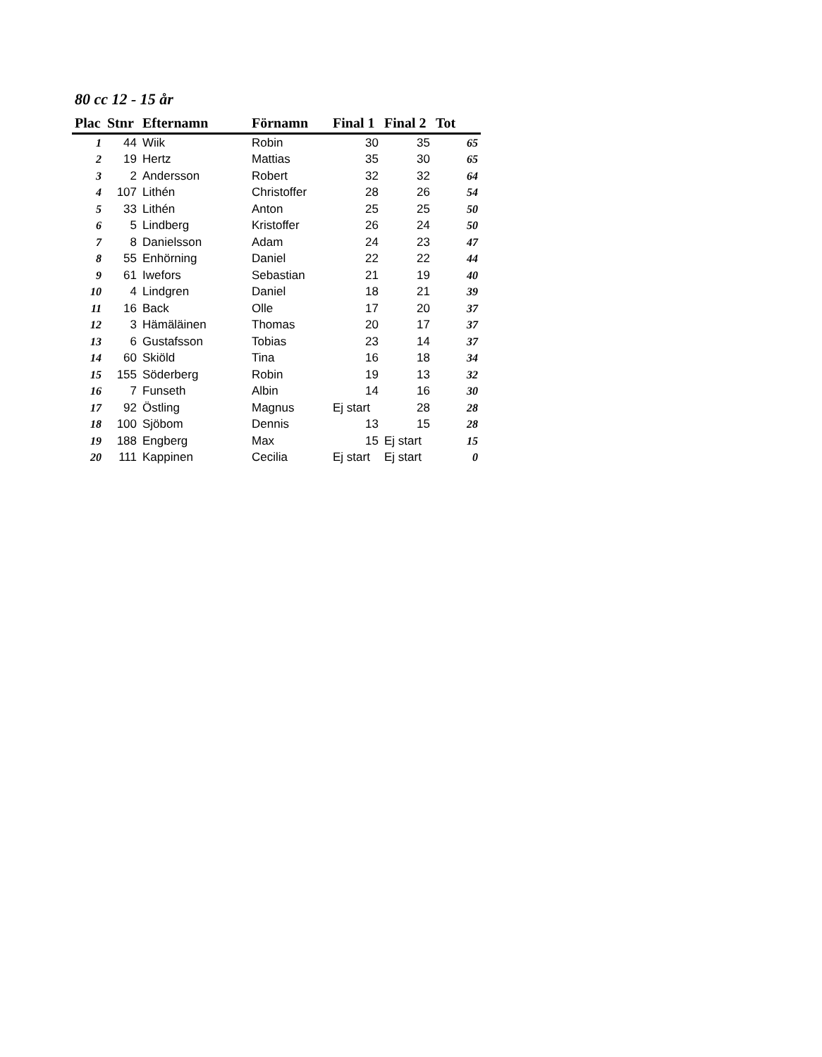80 cc 12 - 15 år
| Plac | Stnr | Efternamn | Förnamn | Final 1 | Final 2 | Tot |
| --- | --- | --- | --- | --- | --- | --- |
| 1 | 44 | Wiik | Robin | 30 | 35 | 65 |
| 2 | 19 | Hertz | Mattias | 35 | 30 | 65 |
| 3 | 2 | Andersson | Robert | 32 | 32 | 64 |
| 4 | 107 | Lithén | Christoffer | 28 | 26 | 54 |
| 5 | 33 | Lithén | Anton | 25 | 25 | 50 |
| 6 | 5 | Lindberg | Kristoffer | 26 | 24 | 50 |
| 7 | 8 | Danielsson | Adam | 24 | 23 | 47 |
| 8 | 55 | Enhörning | Daniel | 22 | 22 | 44 |
| 9 | 61 | Iwefors | Sebastian | 21 | 19 | 40 |
| 10 | 4 | Lindgren | Daniel | 18 | 21 | 39 |
| 11 | 16 | Back | Olle | 17 | 20 | 37 |
| 12 | 3 | Hämäläinen | Thomas | 20 | 17 | 37 |
| 13 | 6 | Gustafsson | Tobias | 23 | 14 | 37 |
| 14 | 60 | Skiöld | Tina | 16 | 18 | 34 |
| 15 | 155 | Söderberg | Robin | 19 | 13 | 32 |
| 16 | 7 | Funseth | Albin | 14 | 16 | 30 |
| 17 | 92 | Östling | Magnus | Ej start | 28 | 28 |
| 18 | 100 | Sjöbom | Dennis | 13 | 15 | 28 |
| 19 | 188 | Engberg | Max | 15 | Ej start | 15 |
| 20 | 111 | Kappinen | Cecilia | Ej start | Ej start | 0 |